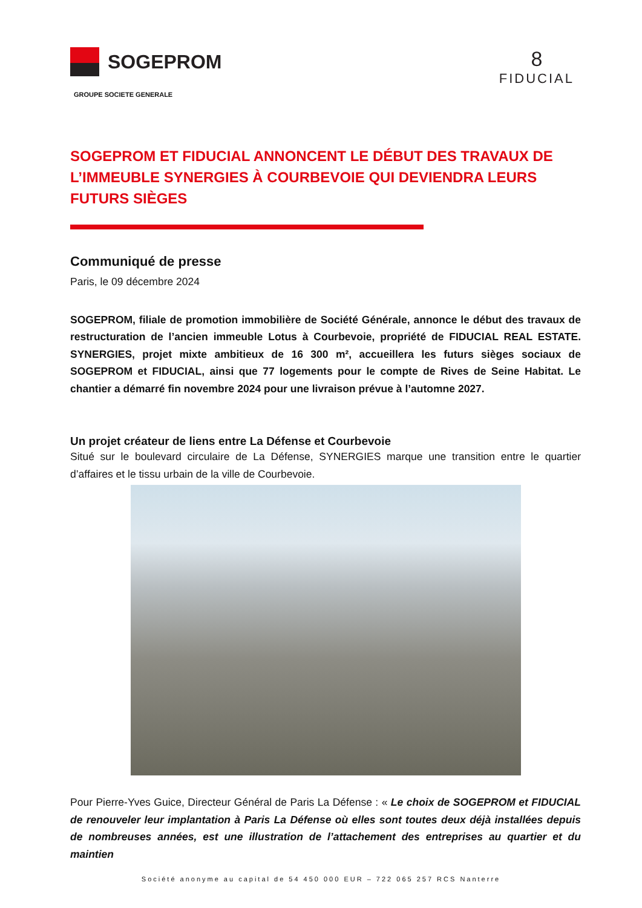SOGEPROM
GROUPE SOCIETE GENERALE
8
FIDUCIAL
SOGEPROM ET FIDUCIAL ANNONCENT LE DÉBUT DES TRAVAUX DE L’IMMEUBLE SYNERGIES À COURBEVOIE QUI DEVIENDRA LEURS FUTURS SIÈGES
Communiqué de presse
Paris, le 09 décembre 2024
SOGEPROM, filiale de promotion immobilière de Société Générale, annonce le début des travaux de restructuration de l’ancien immeuble Lotus à Courbevoie, propriété de FIDUCIAL REAL ESTATE. SYNERGIES, projet mixte ambitieux de 16 300 m², accueillera les futurs sièges sociaux de SOGEPROM et FIDUCIAL, ainsi que 77 logements pour le compte de Rives de Seine Habitat. Le chantier a démarré fin novembre 2024 pour une livraison prévue à l’automne 2027.
Un projet créateur de liens entre La Défense et Courbevoie
Situé sur le boulevard circulaire de La Défense, SYNERGIES marque une transition entre le quartier d’affaires et le tissu urbain de la ville de Courbevoie.
Pour Pierre-Yves Guice, Directeur Général de Paris La Défense : « Le choix de SOGEPROM et FIDUCIAL de renouveler leur implantation à Paris La Défense où elles sont toutes deux déjà installées depuis de nombreuses années, est une illustration de l’attachement des entreprises au quartier et du maintien
Société anonyme au capital de 54 450 000 EUR – 722 065 257 RCS Nanterre